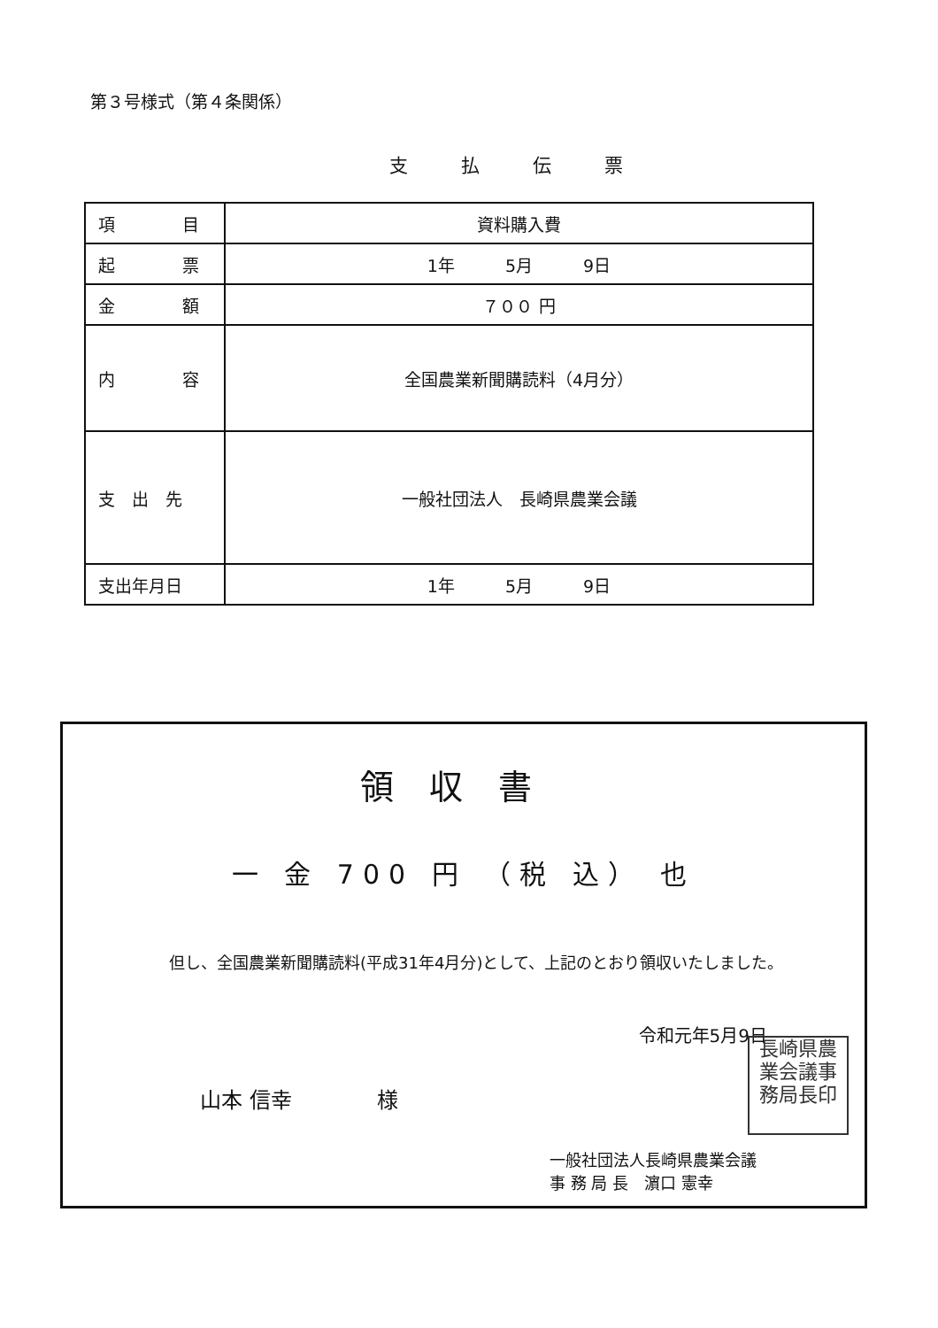第３号様式（第４条関係）
支払伝票
| 項 目 | 資料購入費 |
| 起 票 | 1年 5月 9日 |
| 金 額 | ７００ 円 |
| 内 容 | 全国農業新聞購読料（4月分） |
| 支 出 先 | 一般社団法人 長崎県農業会議 |
| 支出年月日 | 1年 5月 9日 |
領収書
一 金 700 円 （税 込） 也
但し、全国農業新聞購読料(平成31年4月分)として、上記のとおり領収いたしました。
令和元年5月9日
山本 信幸　　　　様
一般社団法人長崎県農業会議
事 務 局 長　濵口 憲幸
長崎県農
業会議事
務局長印